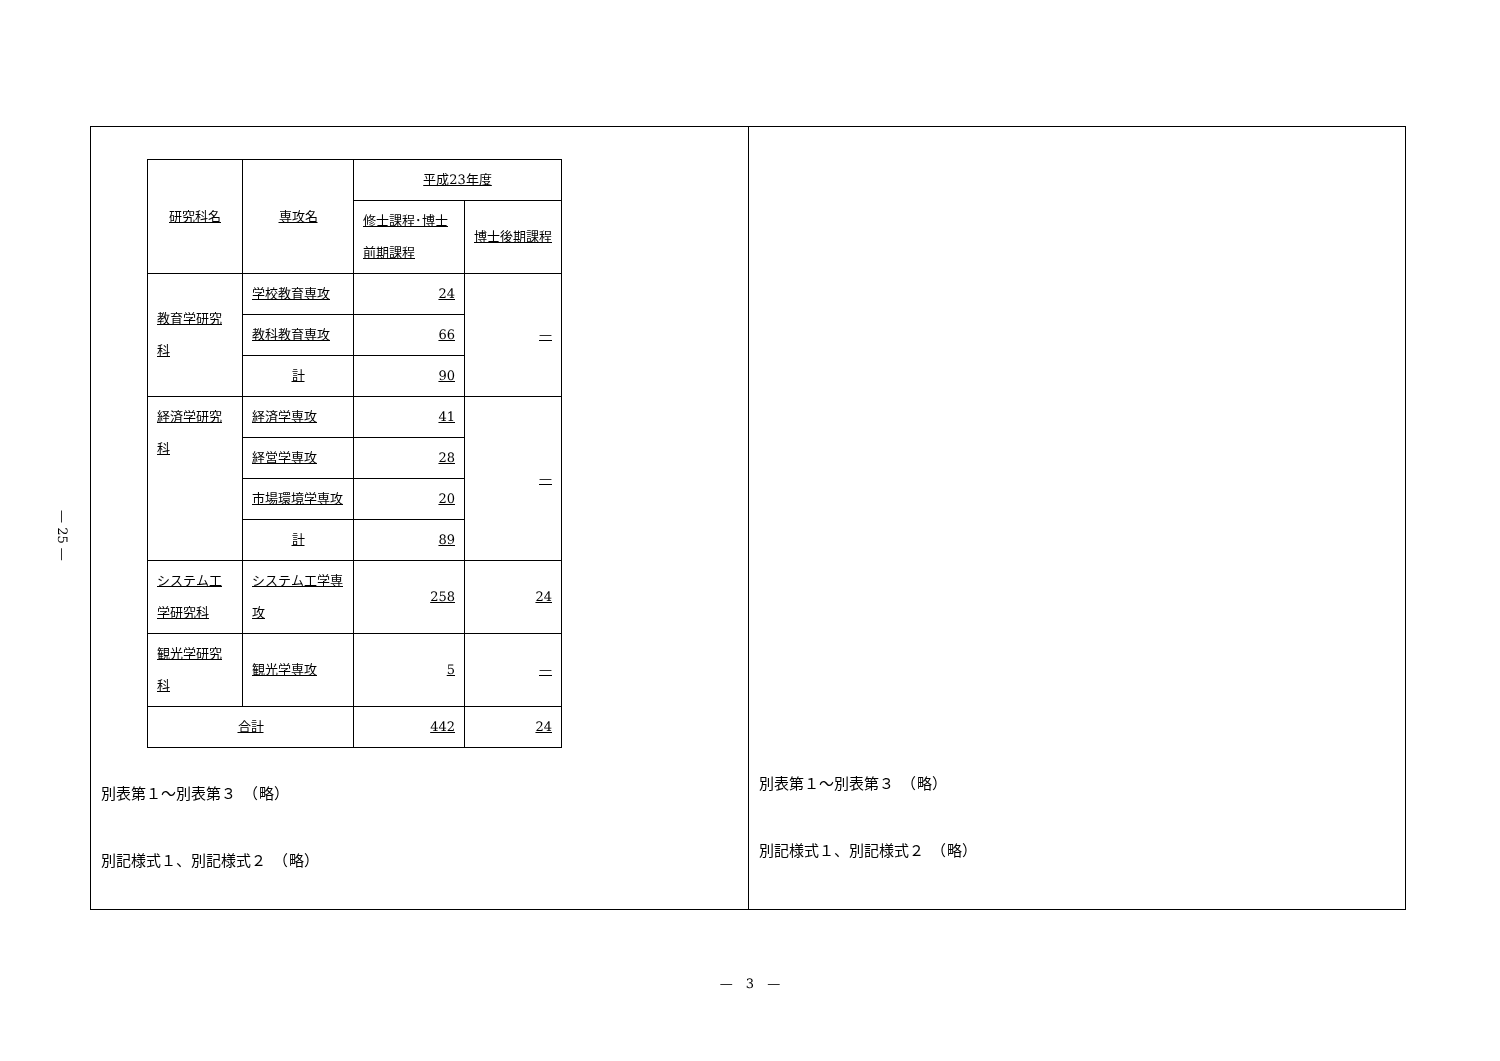— 25 —
| 研究科名 | 専攻名 | 平成23年度 | |
| | | 修士課程･博士前期課程 | 博士後期課程 |
| 教育学研究科 | 学校教育専攻 | 24 | — |
| | 教科教育専攻 | 66 | |
| | 計 | 90 | |
| 経済学研究科 | 経済学専攻 | 41 | — |
| | 経営学専攻 | 28 | |
| | 市場環境学専攻 | 20 | |
| | 計 | 89 | |
| システム工学研究科 | システム工学専攻 | 258 | 24 |
| 観光学研究科 | 観光学専攻 | 5 | — |
| 合計 | | 442 | 24 |
別表第１～別表第３　（略）
別記様式１、別記様式２　（略）
別表第１～別表第３　（略）
別記様式１、別記様式２　（略）
—　3　—